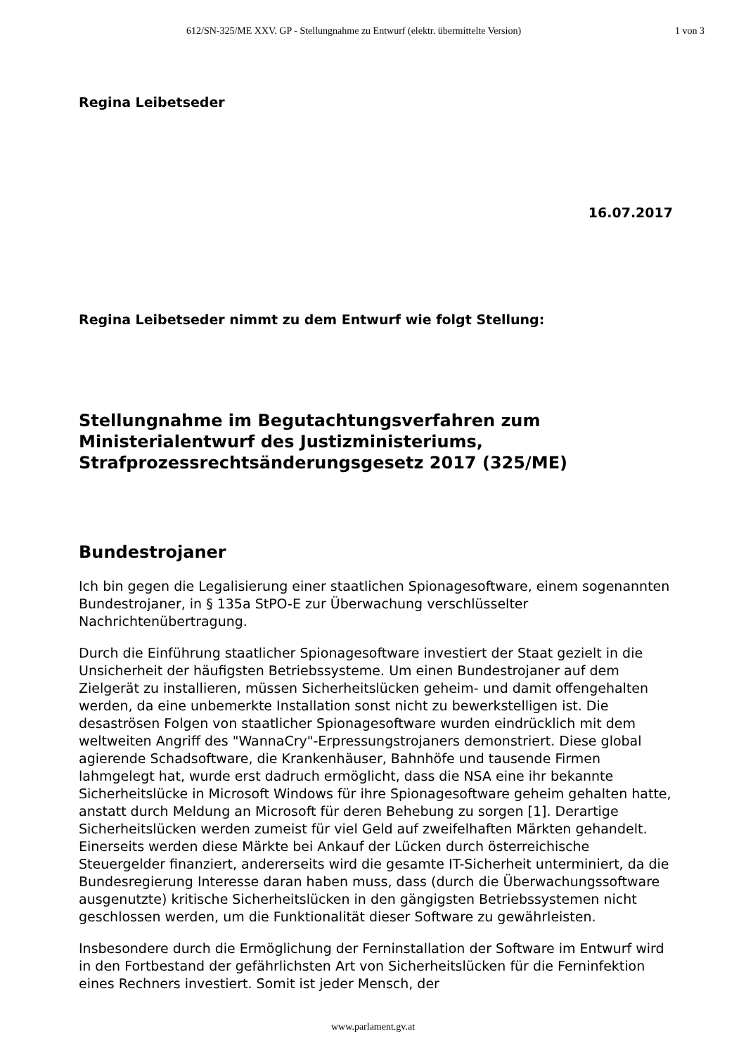612/SN-325/ME XXV. GP - Stellungnahme zu Entwurf (elektr. übermittelte Version) 1 von 3
Regina Leibetseder
16.07.2017
Regina Leibetseder nimmt zu dem Entwurf wie folgt Stellung:
Stellungnahme im Begutachtungsverfahren zum Ministerialentwurf des Justizministeriums, Strafprozessrechtsänderungsgesetz 2017 (325/ME)
Bundestrojaner
Ich bin gegen die Legalisierung einer staatlichen Spionagesoftware, einem sogenannten Bundestrojaner, in § 135a StPO-E zur Überwachung verschlüsselter Nachrichtenübertragung.
Durch die Einführung staatlicher Spionagesoftware investiert der Staat gezielt in die Unsicherheit der häufigsten Betriebssysteme. Um einen Bundestrojaner auf dem Zielgerät zu installieren, müssen Sicherheitslücken geheim- und damit offengehalten werden, da eine unbemerkte Installation sonst nicht zu bewerkstelligen ist. Die desaströsen Folgen von staatlicher Spionagesoftware wurden eindrücklich mit dem weltweiten Angriff des "WannaCry"-Erpressungstrojaners demonstriert. Diese global agierende Schadsoftware, die Krankenhäuser, Bahnhöfe und tausende Firmen lahmgelegt hat, wurde erst dadruch ermöglicht, dass die NSA eine ihr bekannte Sicherheitslücke in Microsoft Windows für ihre Spionagesoftware geheim gehalten hatte, anstatt durch Meldung an Microsoft für deren Behebung zu sorgen [1]. Derartige Sicherheitslücken werden zumeist für viel Geld auf zweifelhaften Märkten gehandelt. Einerseits werden diese Märkte bei Ankauf der Lücken durch österreichische Steuergelder finanziert, andererseits wird die gesamte IT-Sicherheit unterminiert, da die Bundesregierung Interesse daran haben muss, dass (durch die Überwachungssoftware ausgenutzte) kritische Sicherheitslücken in den gängigsten Betriebssystemen nicht geschlossen werden, um die Funktionalität dieser Software zu gewährleisten.
Insbesondere durch die Ermöglichung der Ferninstallation der Software im Entwurf wird in den Fortbestand der gefährlichsten Art von Sicherheitslücken für die Ferninfektion eines Rechners investiert. Somit ist jeder Mensch, der
www.parlament.gv.at